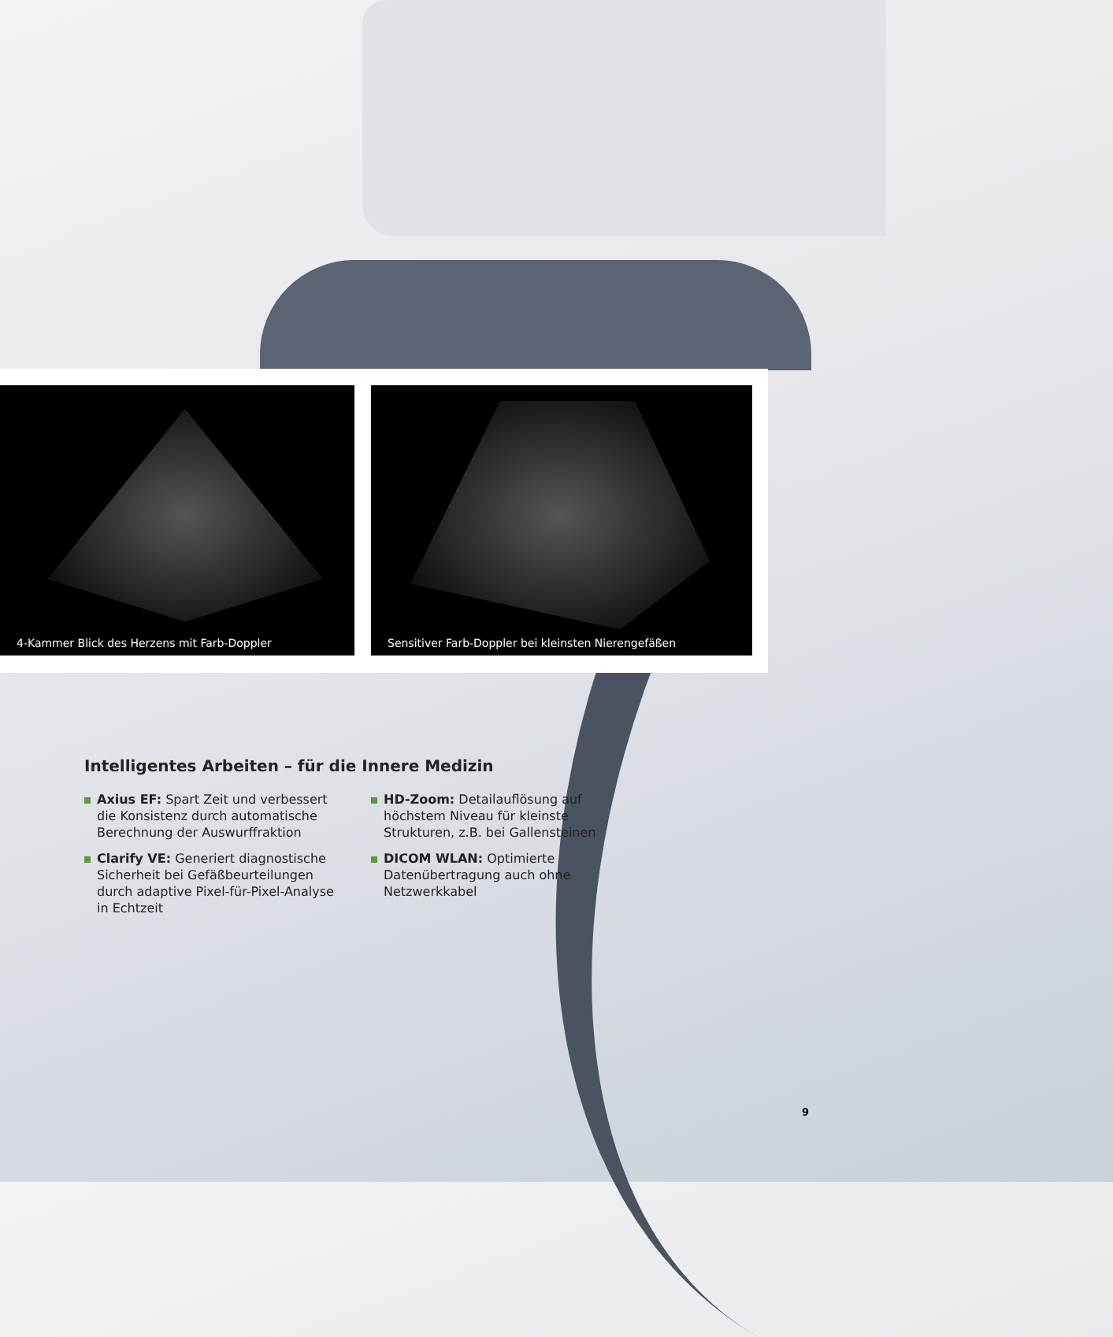4-Kammer Blick des Herzens mit Farb-Doppler
Sensitiver Farb-Doppler bei kleinsten Nierengefäßen
Intelligentes Arbeiten – für die Innere Medizin
Axius EF: Spart Zeit und verbessert die Konsistenz durch automatische Berechnung der Auswurffraktion
Clarify VE: Generiert diagnostische Sicherheit bei Gefäßbeurteilungen durch adaptive Pixel-für-Pixel-Analyse in Echtzeit
HD-Zoom: Detailauflösung auf höchstem Niveau für kleinste Strukturen, z.B. bei Gallensteinen
DICOM WLAN: Optimierte Datenübertragung auch ohne Netzwerkkabel
9